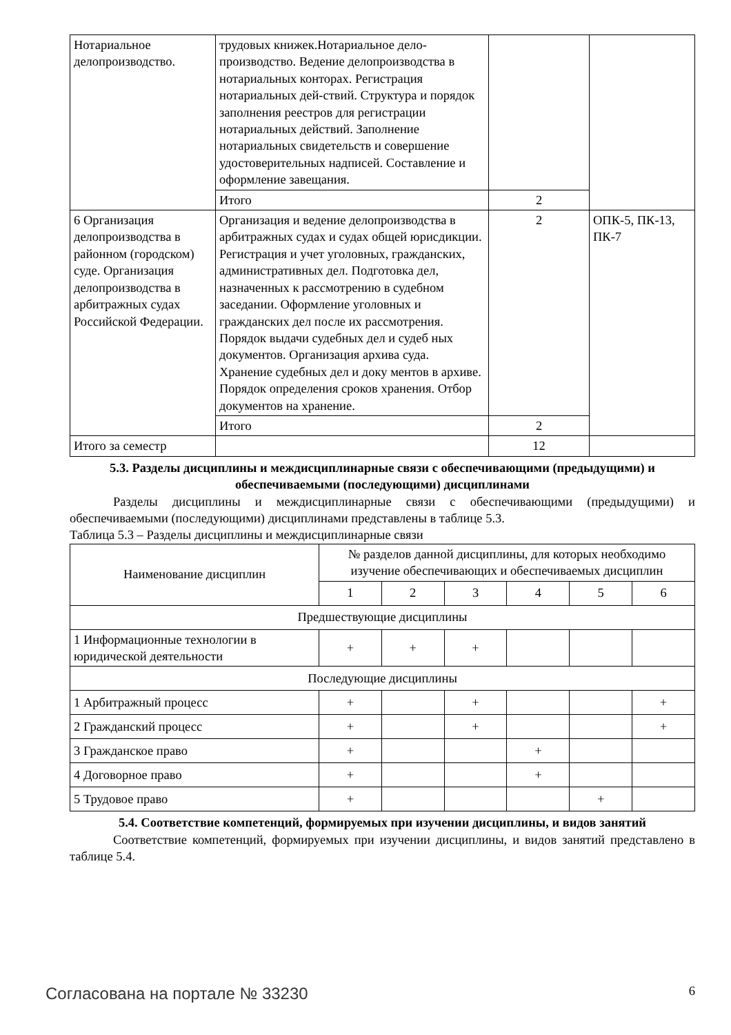| Нотариальное делопроизводство. | трудовых книжек.Нотариальное дело-производство. Ведение делопроизводства в нотариальных конторах. Регистрация нотариальных дей-ствий. Структура и порядок заполнения реестров для регистрации нотариальных действий. Заполнение нотариальных свидетельств и совершение удостоверительных надписей. Составление и оформление завещания. | | |
| | Итого | 2 | |
| 6 Организация делопроизводства в районном (городском) суде. Организация делопроизводства в арбитражных судах Российской Федерации. | Организация и ведение делопроизводства в арбитражных судах и судах общей юрисдикции. Регистрация и учет уголовных, гражданских, административных дел. Подготовка дел, назначенных к рассмотрению в судебном заседании. Оформление уголовных и гражданских дел после их рассмотрения. Порядок выдачи судебных дел и судеб ных документов. Организация архива суда. Хранение судебных дел и доку ментов в архиве. Порядок определения сроков хранения. Отбор документов на хранение. | 2 | ОПК-5, ПК-13, ПК-7 |
| | Итого | 2 | |
| Итого за семестр | | 12 | |
5.3. Разделы дисциплины и междисциплинарные связи с обеспечивающими (предыдущими) и обеспечиваемыми (последующими) дисциплинами
Разделы дисциплины и междисциплинарные связи с обеспечивающими (предыдущими) и обеспечиваемыми (последующими) дисциплинами представлены в таблице 5.3.
Таблица 5.3 – Разделы дисциплины и междисциплинарные связи
| Наименование дисциплин | № разделов данной дисциплины, для которых необходимо изучение обеспечивающих и обеспечиваемых дисциплин | | | | | |
| --- | --- | --- | --- | --- | --- | --- |
| | 1 | 2 | 3 | 4 | 5 | 6 |
| Предшествующие дисциплины | | | | | | |
| 1 Информационные технологии в юридической деятельности | + | + | + | | | |
| Последующие дисциплины | | | | | | |
| 1 Арбитражный процесс | + | | + | | | + |
| 2 Гражданский процесс | + | | + | | | + |
| 3 Гражданское право | + | | | + | | |
| 4 Договорное право | + | | | + | | |
| 5 Трудовое право | + | | | | + | |
5.4. Соответствие компетенций, формируемых при изучении дисциплины, и видов занятий
Соответствие компетенций, формируемых при изучении дисциплины, и видов занятий представлено в таблице 5.4.
Согласована на портале № 33230
6